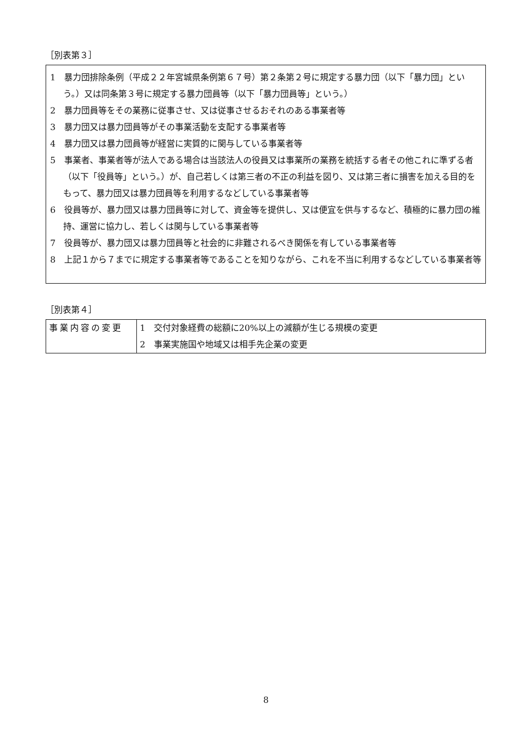［別表第３］
1　暴力団排除条例（平成２２年宮城県条例第６７号）第２条第２号に規定する暴力団（以下「暴力団」という。）又は同条第３号に規定する暴力団員等（以下「暴力団員等」という。）
2　暴力団員等をその業務に従事させ、又は従事させるおそれのある事業者等
3　暴力団又は暴力団員等がその事業活動を支配する事業者等
4　暴力団又は暴力団員等が経営に実質的に関与している事業者等
5　事業者、事業者等が法人である場合は当該法人の役員又は事業所の業務を統括する者その他これに準ずる者（以下「役員等」という。）が、自己若しくは第三者の不正の利益を図り、又は第三者に損害を加える目的をもって、暴力団又は暴力団員等を利用するなどしている事業者等
6　役員等が、暴力団又は暴力団員等に対して、資金等を提供し、又は便宜を供与するなど、積極的に暴力団の維持、運営に協力し、若しくは関与している事業者等
7　役員等が、暴力団又は暴力団員等と社会的に非難されるべき関係を有している事業者等
8　上記１から７までに規定する事業者等であることを知りながら、これを不当に利用するなどしている事業者等
［別表第４］
| 事業内容の変更 | 1 交付対象経費の総額に20%以上の減額が生じる規模の変更 |
| | 2 事業実施国や地域又は相手先企業の変更 |
8